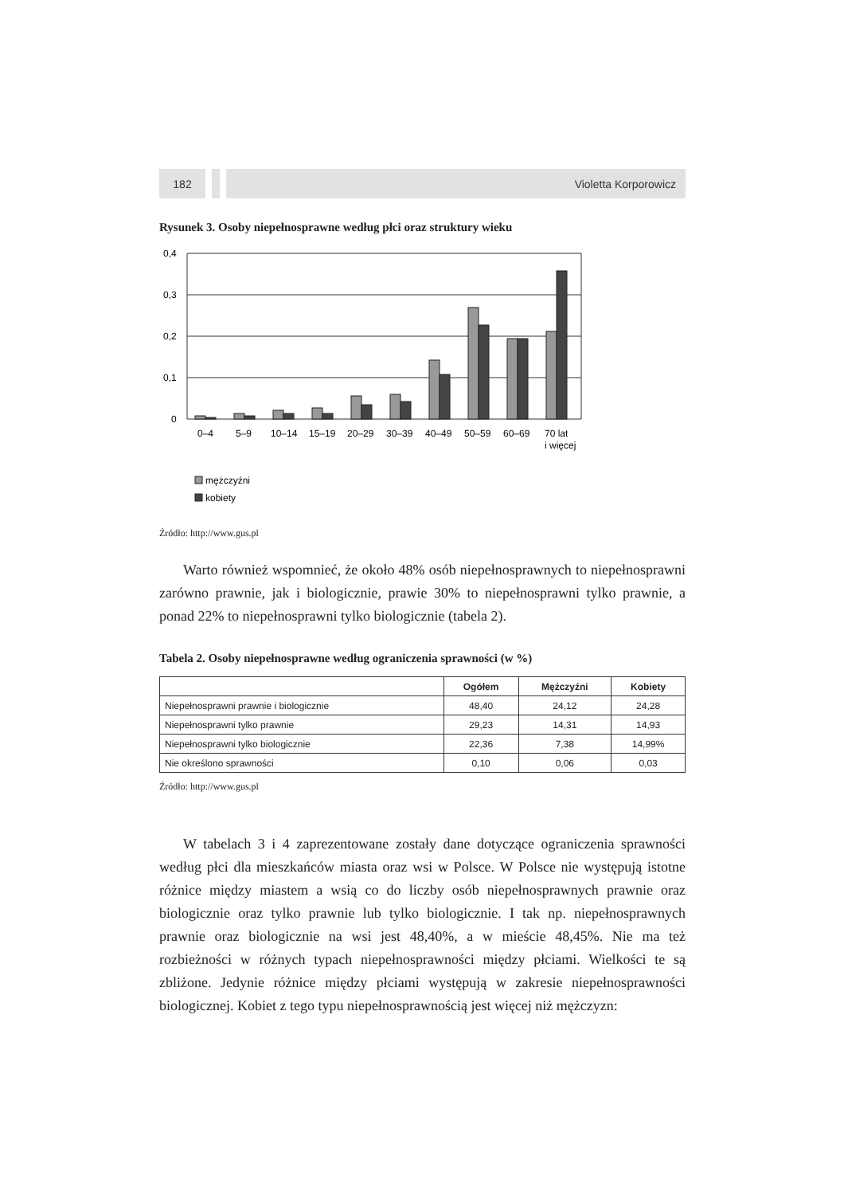182 Violetta Korporowicz
Rysunek 3. Osoby niepełnosprawne według płci oraz struktury wieku
0,4
0,3
0,2
0,1
0
0–4
5–9
10–14
15–19
20–29
30–39
40–49
50–59
60–69
70 lat
i więcej
mężczyźni
kobiety
Źródło: http://www.gus.pl
Warto również wspomnieć, że około 48% osób niepełnosprawnych to niepełnosprawni zarówno prawnie, jak i biologicznie, prawie 30% to niepełnosprawni tylko prawnie, a ponad 22% to niepełnosprawni tylko biologicznie (tabela 2).
Tabela 2. Osoby niepełnosprawne według ograniczenia sprawności (w %)
| | Ogółem | Mężczyźni | Kobiety |
| --- | --- | --- | --- |
| Niepełnosprawni prawnie i biologicznie | 48,40 | 24,12 | 24,28 |
| Niepełnosprawni tylko prawnie | 29,23 | 14,31 | 14,93 |
| Niepełnosprawni tylko biologicznie | 22,36 | 7,38 | 14,99% |
| Nie określono sprawności | 0,10 | 0,06 | 0,03 |
Źródło: http://www.gus.pl
W tabelach 3 i 4 zaprezentowane zostały dane dotyczące ograniczenia sprawności według płci dla mieszkańców miasta oraz wsi w Polsce. W Polsce nie występują istotne różnice między miastem a wsią co do liczby osób niepełnosprawnych prawnie oraz biologicznie oraz tylko prawnie lub tylko biologicznie. I tak np. niepełnosprawnych prawnie oraz biologicznie na wsi jest 48,40%, a w mieście 48,45%. Nie ma też rozbieżności w różnych typach niepełnosprawności między płciami. Wielkości te są zbliżone. Jedynie różnice między płciami występują w zakresie niepełnosprawności biologicznej. Kobiet z tego typu niepełnosprawnością jest więcej niż mężczyzn: